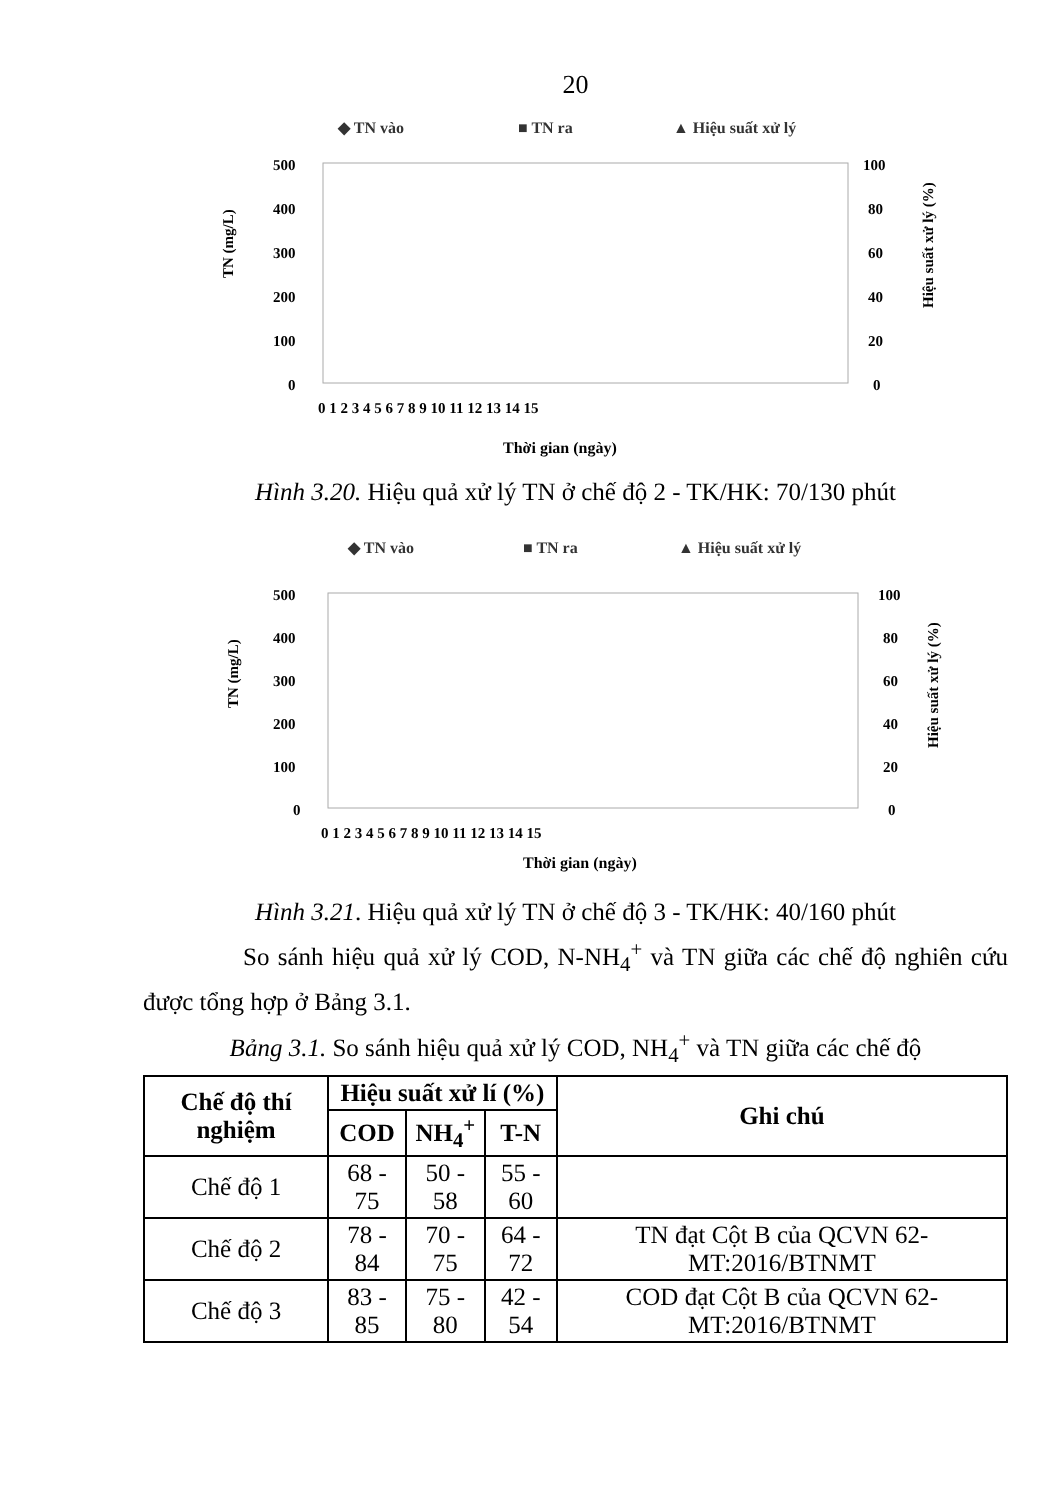20
◆ TN vào
■ TN ra
▲ Hiệu suất xử lý
500
400
300
200
100
0
100
80
60
40
20
0
0 1 2 3 4 5 6 7 8 9 10 11 12 13 14 15
Thời gian (ngày)
TN (mg/L)
Hiệu suất xử lý (%)
Hình 3.20. Hiệu quả xử lý TN ở chế độ 2 - TK/HK: 70/130 phút
◆ TN vào
■ TN ra
▲ Hiệu suất xử lý
500
400
300
200
100
0
100
80
60
40
20
0
0 1 2 3 4 5 6 7 8 9 10 11 12 13 14 15
Thời gian (ngày)
TN (mg/L)
Hiệu suất xử lý (%)
Hình 3.21. Hiệu quả xử lý TN ở chế độ 3 - TK/HK: 40/160 phút
So sánh hiệu quả xử lý COD, N-NH<sub>4</sub><sup>+</sup> và TN giữa các chế độ nghiên cứu được tổng hợp ở Bảng 3.1.
Bảng 3.1. So sánh hiệu quả xử lý COD, NH<sub>4</sub><sup>+</sup> và TN giữa các chế độ
| Chế độ thí nghiệm | Hiệu suất xử lí (%) | | | Ghi chú |
| --- | --- | --- | --- | --- |
| | COD | NH<sub>4</sub><sup>+</sup> | T-N | |
| Chế độ 1 | 68 - 75 | 50 - 58 | 55 - 60 | |
| Chế độ 2 | 78 - 84 | 70 - 75 | 64 - 72 | TN đạt Cột B của QCVN 62-MT:2016/BTNMT |
| Chế độ 3 | 83 - 85 | 75 - 80 | 42 - 54 | COD đạt Cột B của QCVN 62-MT:2016/BTNMT |